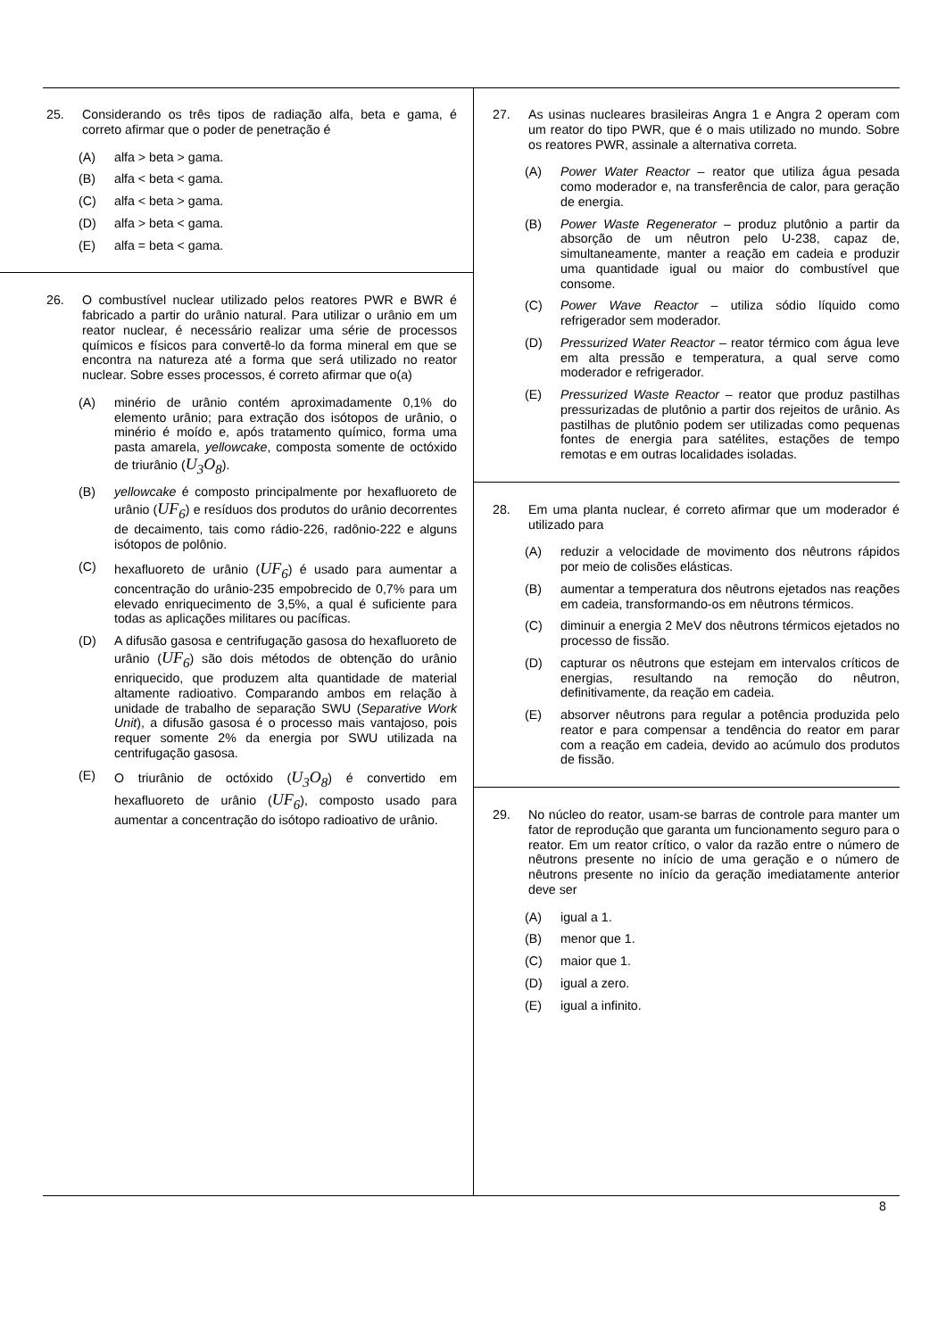25. Considerando os três tipos de radiação alfa, beta e gama, é correto afirmar que o poder de penetração é
(A) alfa > beta > gama.
(B) alfa < beta < gama.
(C) alfa < beta > gama.
(D) alfa > beta < gama.
(E) alfa = beta < gama.
26. O combustível nuclear utilizado pelos reatores PWR e BWR é fabricado a partir do urânio natural. Para utilizar o urânio em um reator nuclear, é necessário realizar uma série de processos químicos e físicos para convertê-lo da forma mineral em que se encontra na natureza até a forma que será utilizado no reator nuclear. Sobre esses processos, é correto afirmar que o(a)
(A) minério de urânio contém aproximadamente 0,1% do elemento urânio; para extração dos isótopos de urânio, o minério é moído e, após tratamento químico, forma uma pasta amarela, yellowcake, composta somente de octóxido de triurânio (U<sub>3</sub>O<sub>8</sub>).
(B) yellowcake é composto principalmente por hexafluoreto de urânio (UF<sub>6</sub>) e resíduos dos produtos do urânio decorrentes de decaimento, tais como rádio-226, radônio-222 e alguns isótopos de polônio.
(C) hexafluoreto de urânio (UF<sub>6</sub>) é usado para aumentar a concentração do urânio-235 empobrecido de 0,7% para um elevado enriquecimento de 3,5%, a qual é suficiente para todas as aplicações militares ou pacíficas.
(D) A difusão gasosa e centrifugação gasosa do hexafluoreto de urânio (UF<sub>6</sub>) são dois métodos de obtenção do urânio enriquecido, que produzem alta quantidade de material altamente radioativo. Comparando ambos em relação à unidade de trabalho de separação SWU (Separative Work Unit), a difusão gasosa é o processo mais vantajoso, pois requer somente 2% da energia por SWU utilizada na centrifugação gasosa.
(E) O triurânio de octóxido (U<sub>3</sub>O<sub>8</sub>) é convertido em hexafluoreto de urânio (UF<sub>6</sub>), composto usado para aumentar a concentração do isótopo radioativo de urânio.
27. As usinas nucleares brasileiras Angra 1 e Angra 2 operam com um reator do tipo PWR, que é o mais utilizado no mundo. Sobre os reatores PWR, assinale a alternativa correta.
(A) Power Water Reactor – reator que utiliza água pesada como moderador e, na transferência de calor, para geração de energia.
(B) Power Waste Regenerator – produz plutônio a partir da absorção de um nêutron pelo U-238, capaz de, simultaneamente, manter a reação em cadeia e produzir uma quantidade igual ou maior do combustível que consome.
(C) Power Wave Reactor – utiliza sódio líquido como refrigerador sem moderador.
(D) Pressurized Water Reactor – reator térmico com água leve em alta pressão e temperatura, a qual serve como moderador e refrigerador.
(E) Pressurized Waste Reactor – reator que produz pastilhas pressurizadas de plutônio a partir dos rejeitos de urânio. As pastilhas de plutônio podem ser utilizadas como pequenas fontes de energia para satélites, estações de tempo remotas e em outras localidades isoladas.
28. Em uma planta nuclear, é correto afirmar que um moderador é utilizado para
(A) reduzir a velocidade de movimento dos nêutrons rápidos por meio de colisões elásticas.
(B) aumentar a temperatura dos nêutrons ejetados nas reações em cadeia, transformando-os em nêutrons térmicos.
(C) diminuir a energia 2 MeV dos nêutrons térmicos ejetados no processo de fissão.
(D) capturar os nêutrons que estejam em intervalos críticos de energias, resultando na remoção do nêutron, definitivamente, da reação em cadeia.
(E) absorver nêutrons para regular a potência produzida pelo reator e para compensar a tendência do reator em parar com a reação em cadeia, devido ao acúmulo dos produtos de fissão.
29. No núcleo do reator, usam-se barras de controle para manter um fator de reprodução que garanta um funcionamento seguro para o reator. Em um reator crítico, o valor da razão entre o número de nêutrons presente no início de uma geração e o número de nêutrons presente no início da geração imediatamente anterior deve ser
(A) igual a 1.
(B) menor que 1.
(C) maior que 1.
(D) igual a zero.
(E) igual a infinito.
8